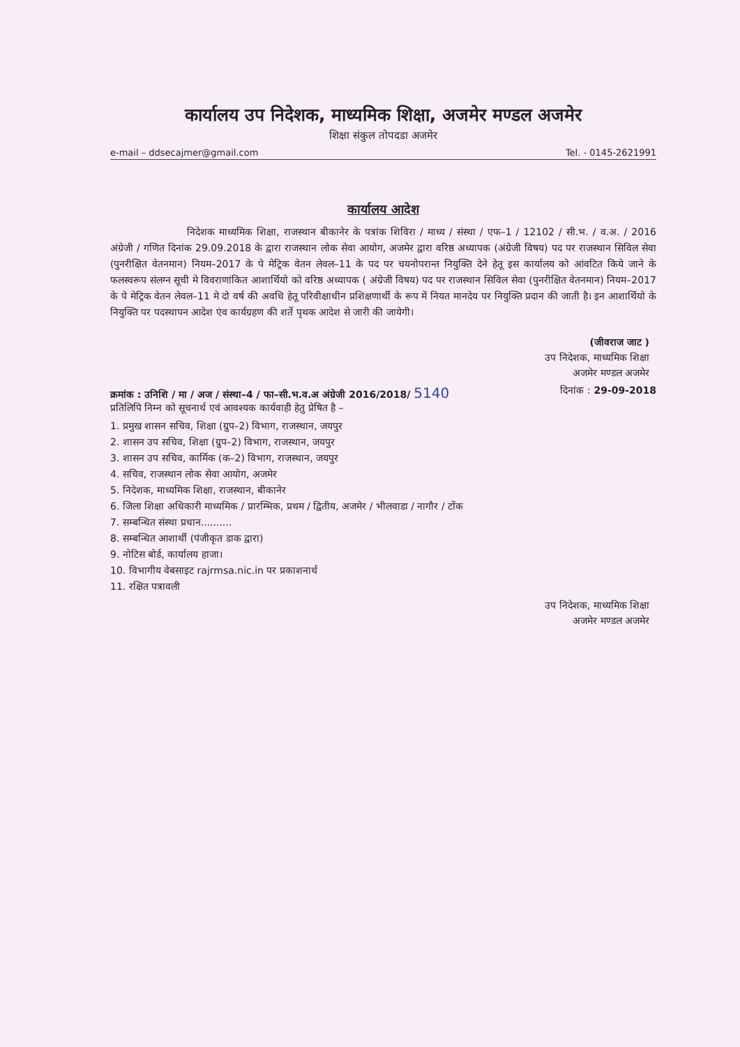कार्यालय उप निदेशक, माध्यमिक शिक्षा, अजमेर मण्डल अजमेर
शिक्षा संकुल तोपदडा अजमेर
e-mail – ddsecajmer@gmail.com Tel. - 0145-2621991
कार्यालय आदेश
निदेशक माध्यमिक शिक्षा, राजस्थान बीकानेर के पत्रांक शिविरा / माध्य / संस्था / एफ–1 / 12102 / सी.भ. / व.अ. / 2016 अंग्रेजी / गणित दिनांक 29.09.2018 के द्वारा राजस्थान लोक सेवा आयोग, अजमेर द्वारा वरिष्ठ अध्यापक (अंग्रेजी विषय) पद पर राजस्थान सिविल सेवा (पुनरीक्षित वेतनमान) नियम–2017 के पे मेट्रिक वेतन लेवल–11 के पद पर चयनोपरान्त नियुक्ति देने हेतू इस कार्यालय को आंवटित किये जाने के फलस्वरूप संलग्न सूची मे विवराणांकित आशार्थियो को वरिष्ठ अध्यापक ( अंग्रेजी विषय) पद पर राजस्थान सिविल सेवा (पुनरीक्षित वेतनमान) नियम–2017 के पे मेट्रिक वेतन लेवल–11 मे दो वर्ष की अवधि हेतू परिवीक्षाधीन प्रशिक्षणार्थी के रूप में नियत मानदेय पर नियुक्ति प्रदान की जाती है। इन आशार्थियो के नियुक्ति पर पदस्थापन आदेश एंव कार्यग्रहण की शर्ते पृथक आदेश से जारी की जायेगी।
(जीवराज जाट )
उप निदेशक, माध्यमिक शिक्षा
अजमेर मण्डल अजमेर
क्रमांक : उनिशि / मा / अज / संस्था–4 / फा–सी.भ.व.अ अंग्रेजी 2016/2018/ 5140 दिनांक : 29-09-2018
प्रतिलिपि निम्न को सूचनार्थ एवं आवश्यक कार्यवाही हेतु प्रेषित है –
1. प्रमुख शासन सचिव, शिक्षा (ग्रुप–2) विभाग, राजस्थान, जयपुर
2. शासन उप सचिव, शिक्षा (ग्रुप–2) विभाग, राजस्थान, जयपुर
3. शासन उप सचिव, कार्मिक (क–2) विभाग, राजस्थान, जयपुर
4. सचिव, राजस्थान लोक सेवा आयोग, अजमेर
5. निदेशक, माध्यमिक शिक्षा, राजस्थान, बीकानेर
6. जिला शिक्षा अधिकारी माध्यमिक / प्रारम्भिक, प्रथम / द्वितीय, अजमेर / भीलवाडा / नागौर / टोंक
7. सम्बन्धित संस्था प्रधान..........
8. सम्बन्धित आशार्थी (पंजीकृत डाक द्वारा)
9. नोटिस बोर्ड, कार्यालय हाजा।
10. विभागीय वेबसाइट rajrmsa.nic.in पर प्रकाशनार्थ
11. रक्षित पत्रावली
उप निदेशक, माध्यमिक शिक्षा
अजमेर मण्डल अजमेर